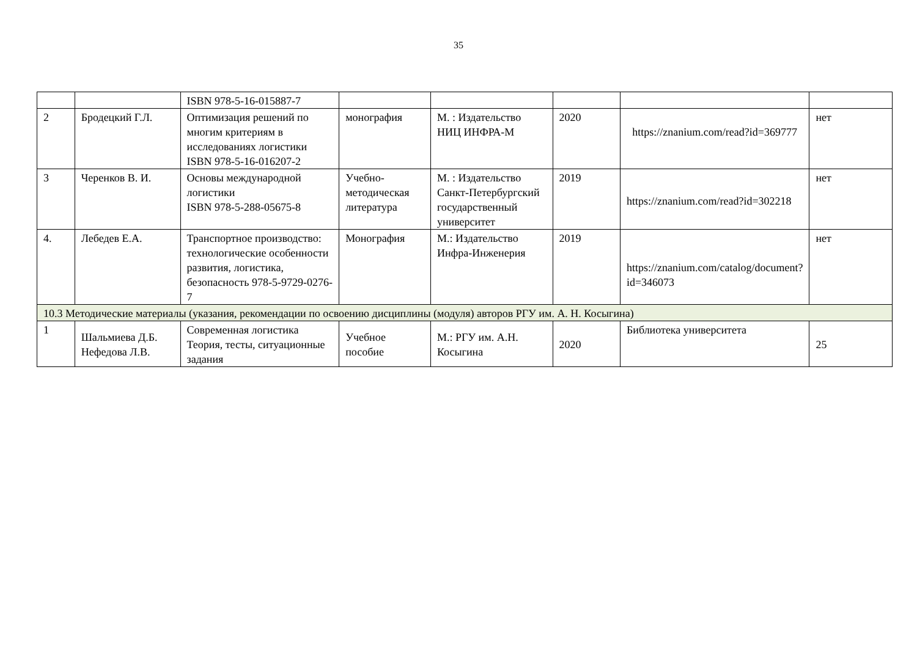35
| | | ISBN 978-5-16-015887-7 | | | | | |
| 2 | Бродецкий Г.Л. | Оптимизация решений по многим критериям в исследованиях логистики ISBN 978-5-16-016207-2 | монография | М. : Издательство НИЦ ИНФРА-М | 2020 | https://znanium.com/read?id=369777 | нет |
| 3 | Черенков В. И. | Основы международной логистики ISBN 978-5-288-05675-8 | Учебно-методическая литература | М. : Издательство Санкт-Петербургский государственный университет | 2019 | https://znanium.com/read?id=302218 | нет |
| 4. | Лебедев Е.А. | Транспортное производство: технологические особенности развития, логистика, безопасность 978-5-9729-0276-7 | Монография | М.: Издательство Инфра-Инженерия | 2019 | https://znanium.com/catalog/document?id=346073 | нет |
| 10.3 Методические материалы (указания, рекомендации по освоению дисциплины (модуля) авторов РГУ им. А. Н. Косыгина) | | | | | | | |
| 1 | Шальмиева Д.Б. Нефедова Л.В. | Современная логистика Теория, тесты, ситуационные задания | Учебное пособие | М.: РГУ им. А.Н. Косыгина | 2020 | Библиотека университета | 25 |